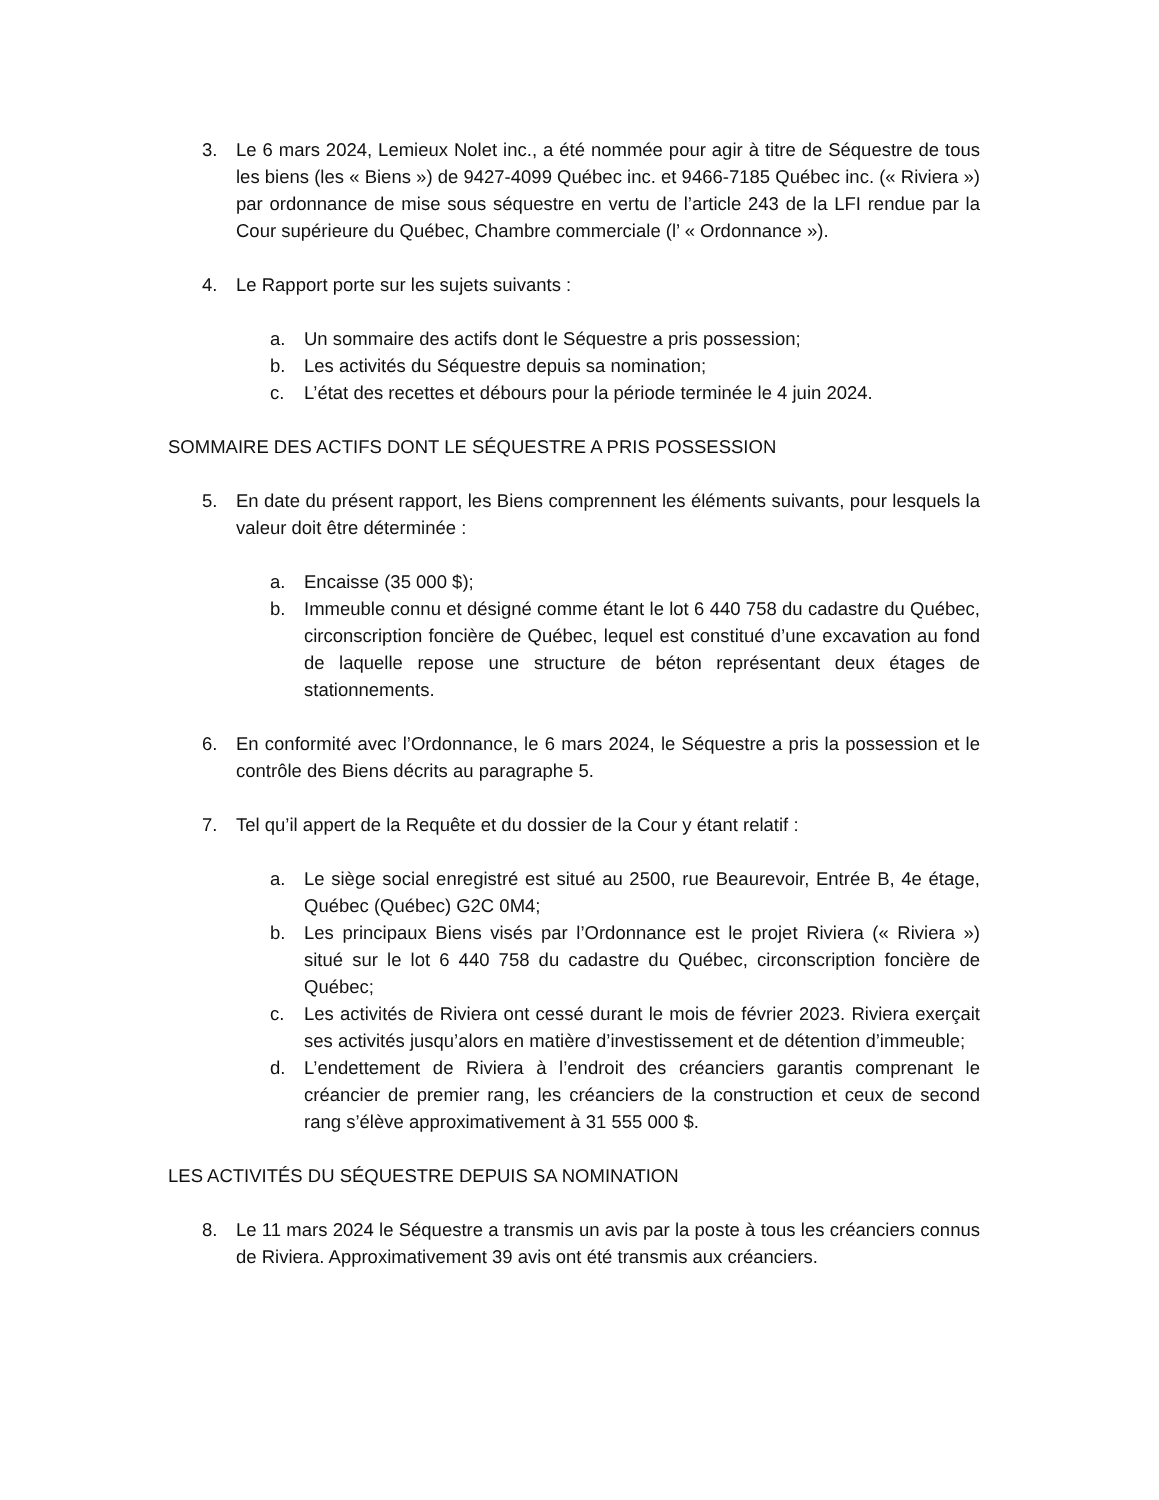3. Le 6 mars 2024, Lemieux Nolet inc., a été nommée pour agir à titre de Séquestre de tous les biens (les « Biens ») de 9427-4099 Québec inc. et 9466-7185 Québec inc. (« Riviera ») par ordonnance de mise sous séquestre en vertu de l’article 243 de la LFI rendue par la Cour supérieure du Québec, Chambre commerciale (l’ « Ordonnance »).
4. Le Rapport porte sur les sujets suivants :
a. Un sommaire des actifs dont le Séquestre a pris possession;
b. Les activités du Séquestre depuis sa nomination;
c. L’état des recettes et débours pour la période terminée le 4 juin 2024.
SOMMAIRE DES ACTIFS DONT LE SÉQUESTRE A PRIS POSSESSION
5. En date du présent rapport, les Biens comprennent les éléments suivants, pour lesquels la valeur doit être déterminée :
a. Encaisse (35 000 $);
b. Immeuble connu et désigné comme étant le lot 6 440 758 du cadastre du Québec, circonscription foncière de Québec, lequel est constitué d’une excavation au fond de laquelle repose une structure de béton représentant deux étages de stationnements.
6. En conformité avec l’Ordonnance, le 6 mars 2024, le Séquestre a pris la possession et le contrôle des Biens décrits au paragraphe 5.
7. Tel qu’il appert de la Requête et du dossier de la Cour y étant relatif :
a. Le siège social enregistré est situé au 2500, rue Beaurevoir, Entrée B, 4e étage, Québec (Québec) G2C 0M4;
b. Les principaux Biens visés par l’Ordonnance est le projet Riviera (« Riviera ») situé sur le lot 6 440 758 du cadastre du Québec, circonscription foncière de Québec;
c. Les activités de Riviera ont cessé durant le mois de février 2023. Riviera exerçait ses activités jusqu’alors en matière d’investissement et de détention d’immeuble;
d. L’endettement de Riviera à l’endroit des créanciers garantis comprenant le créancier de premier rang, les créanciers de la construction et ceux de second rang s’élève approximativement à 31 555 000 $.
LES ACTIVITÉS DU SÉQUESTRE DEPUIS SA NOMINATION
8. Le 11 mars 2024 le Séquestre a transmis un avis par la poste à tous les créanciers connus de Riviera. Approximativement 39 avis ont été transmis aux créanciers.